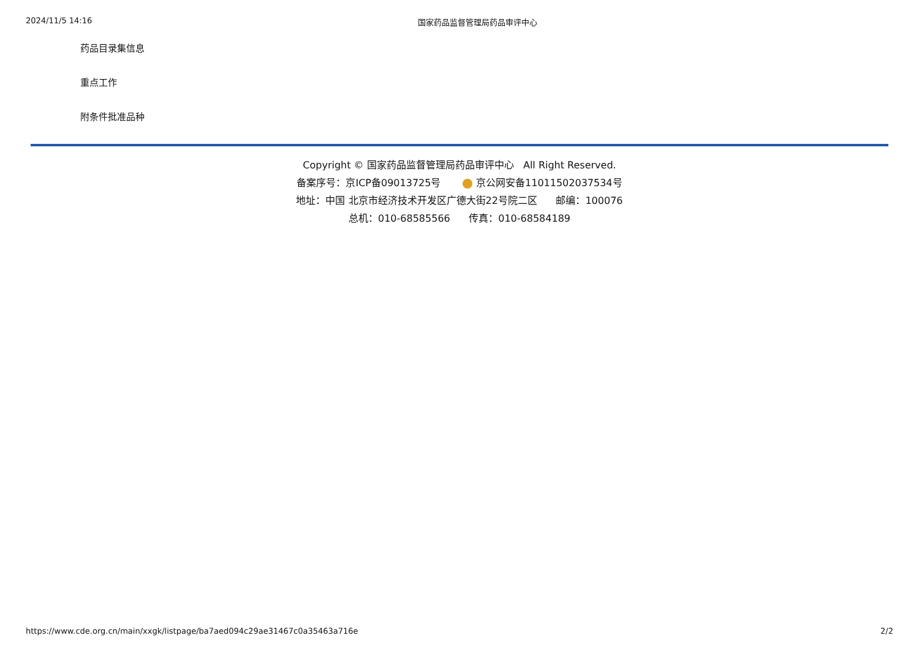2024/11/5 14:16 国家药品监督管理局药品审评中心
药品目录集信息
重点工作
附条件批准品种
Copyright © 国家药品监督管理局药品审评中心 All Right Reserved.
备案序号：京ICP备09013725号 京公网安备11011502037534号
地址：中国 北京市经济技术开发区广德大街22号院二区 邮编：100076
总机：010-68585566 传真：010-68584189
https://www.cde.org.cn/main/xxgk/listpage/ba7aed094c29ae31467c0a35463a716e 2/2